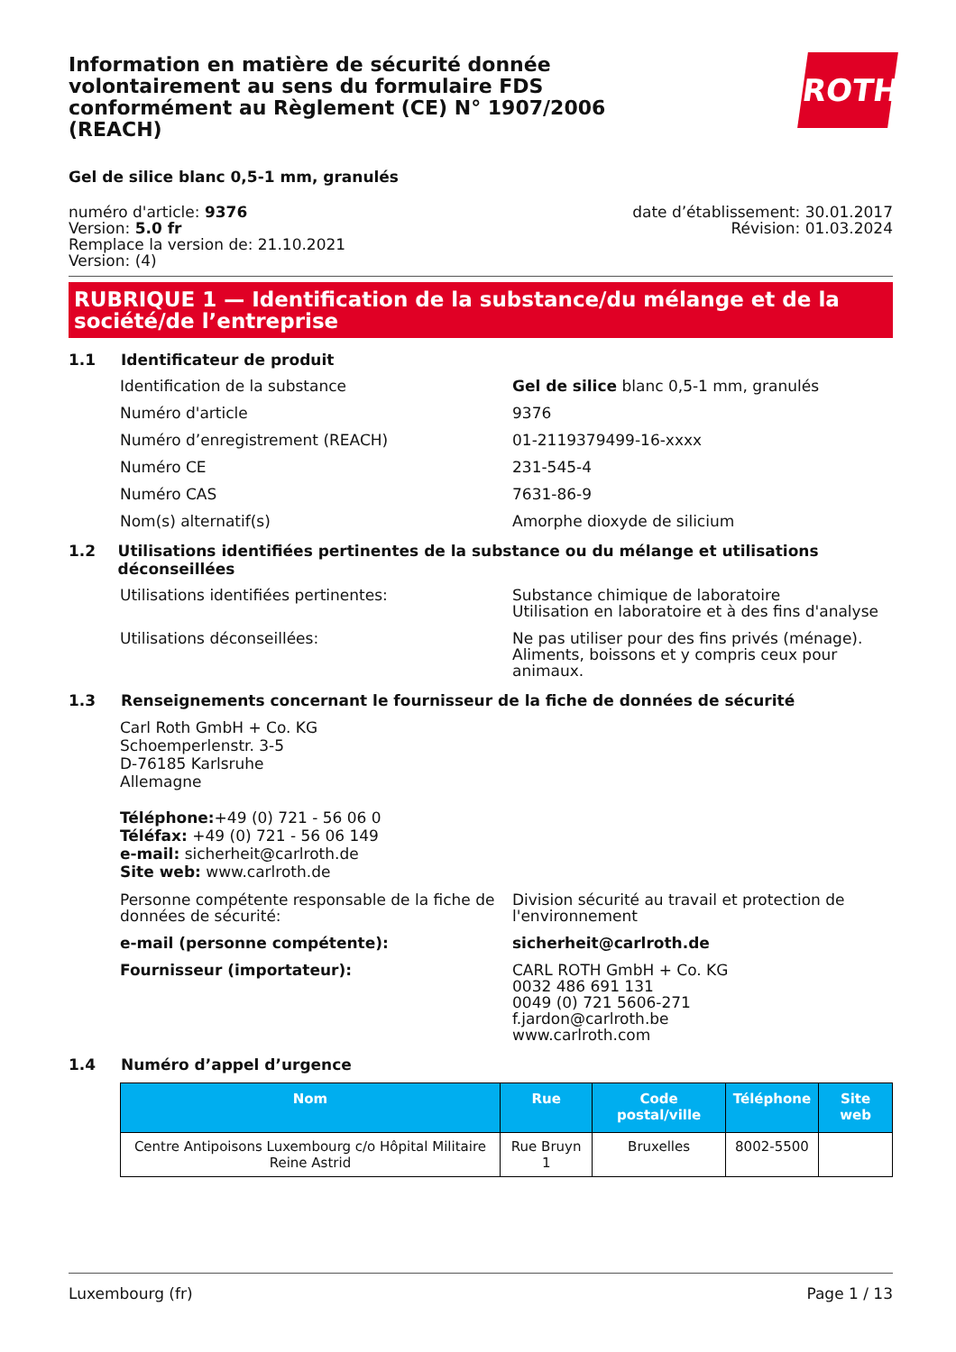Information en matière de sécurité donnée volontairement au sens du formulaire FDS conformément au Règlement (CE) N° 1907/2006 (REACH)
ROTH
Gel de silice blanc 0,5-1 mm, granulés
numéro d'article: 9376
Version: 5.0 fr
Remplace la version de: 21.10.2021
Version: (4)
date d’établissement: 30.01.2017
Révision: 01.03.2024
RUBRIQUE 1 — Identification de la substance/du mélange et de la société/de l’entreprise
1.1 Identificateur de produit
Identification de la substance Gel de silice blanc 0,5-1 mm, granulés
Numéro d'article 9376
Numéro d’enregistrement (REACH) 01-2119379499-16-xxxx
Numéro CE 231-545-4
Numéro CAS 7631-86-9
Nom(s) alternatif(s) Amorphe dioxyde de silicium
1.2 Utilisations identifiées pertinentes de la substance ou du mélange et utilisations déconseillées
Utilisations identifiées pertinentes: Substance chimique de laboratoire
Utilisation en laboratoire et à des fins d'analyse
Utilisations déconseillées: Ne pas utiliser pour des fins privés (ménage). Aliments, boissons et y compris ceux pour animaux.
1.3 Renseignements concernant le fournisseur de la fiche de données de sécurité
Carl Roth GmbH + Co. KG
Schoemperlenstr. 3-5
D-76185 Karlsruhe
Allemagne
Téléphone:+49 (0) 721 - 56 06 0
Téléfax: +49 (0) 721 - 56 06 149
e-mail: sicherheit@carlroth.de
Site web: www.carlroth.de
Personne compétente responsable de la fiche de données de sécurité:
Division sécurité au travail et protection de l'environnement
e-mail (personne compétente): sicherheit@carlroth.de
Fournisseur (importateur): CARL ROTH GmbH + Co. KG
0032 486 691 131
0049 (0) 721 5606-271
f.jardon@carlroth.be
www.carlroth.com
1.4 Numéro d’appel d’urgence
| Nom | Rue | Code postal/ville | Téléphone | Site web |
| --- | --- | --- | --- | --- |
| Centre Antipoisons Luxembourg c/o Hôpital Militaire Reine Astrid | Rue Bruyn 1 | Bruxelles | 8002-5500 | |
Luxembourg (fr) Page 1 / 13